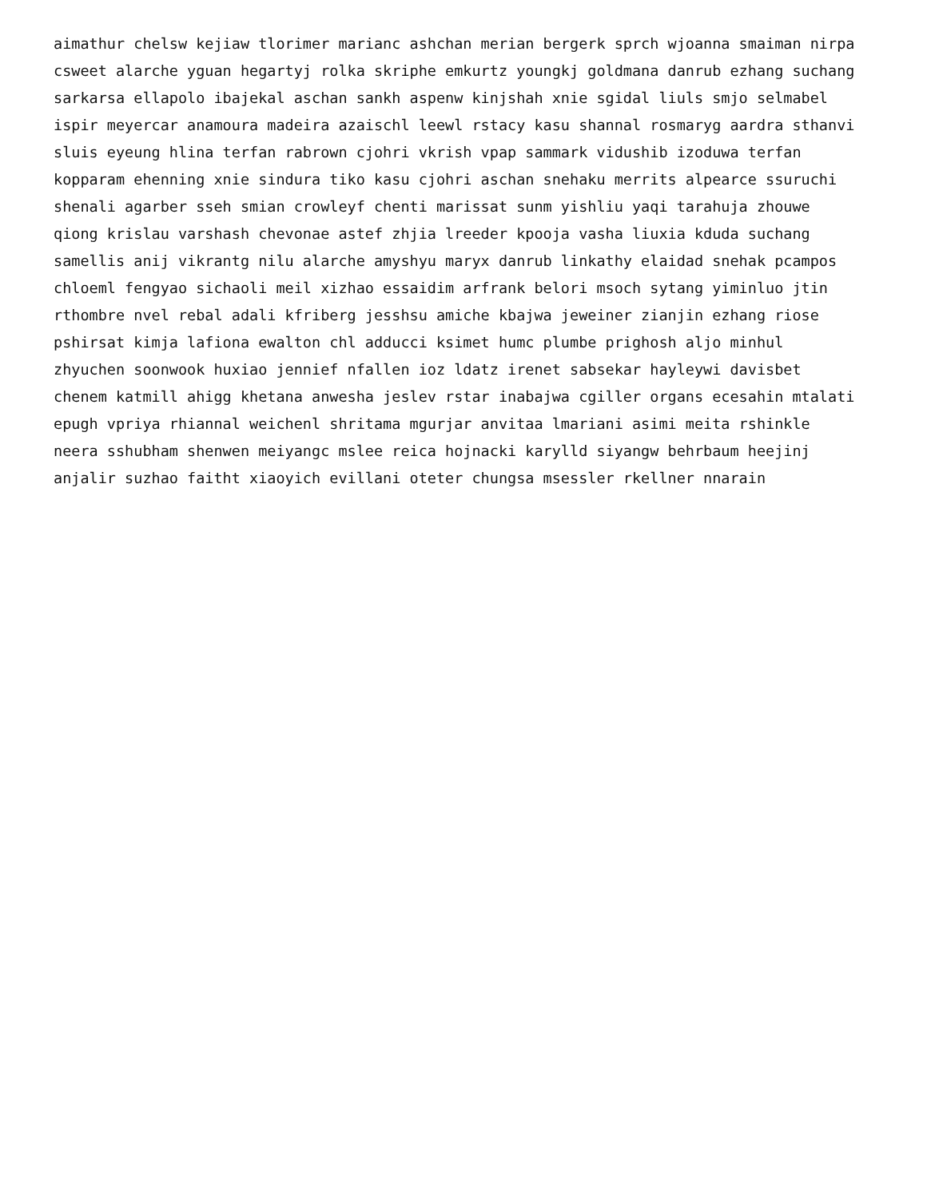aimathur chelsw kejiaw tlorimer marianc ashchan merian bergerk sprch wjoanna smaiman nirpa csweet alarche yguan hegartyj rolka skriphe emkurtz youngkj goldmana danrub ezhang suchang sarkarsa ellapolo ibajekal aschan sankh aspenw kinjshah xnie sgidal liuls smjo selmabel ispir meyercar anamoura madeira azaischl leewl rstacy kasu shannal rosmaryg aardra sthanvi sluis eyeung hlina terfan rabrown cjohri vkrish vpap sammark vidushib izoduwa terfan kopparam ehenning xnie sindura tiko kasu cjohri aschan snehaku merrits alpearce ssuruchi shenali agarber sseh smian crowleyf chenti marissat sunm yishliu yaqi tarahuja zhouwe qiong krislau varshash chevonae astef zhjia lreeder kpooja vasha liuxia kduda suchang samellis anij vikrantg nilu alarche amyshyu maryx danrub linkathy elaidad snehak pcampos chloeml fengyao sichaoli meil xizhao essaidim arfrank belori msoch sytang yiminluo jtin rthombre nvel rebal adali kfriberg jesshsu amiche kbajwa jeweiner zianjin ezhang riose pshirsat kimja lafiona ewalton chl adducci ksimet humc plumbe prighosh aljo minhul zhyuchen soonwook huxiao jennief nfallen ioz ldatz irenet sabsekar hayleywi davisbet chenem katmill ahigg khetana anwesha jeslev rstar inabajwa cgiller organs ecesahin mtalati epugh vpriya rhiannal weichenl shritama mgurjar anvitaa lmariani asimi meita rshinkle neera sshubham shenwen meiyangc mslee reica hojnacki karylld siyangw behrbaum heejinj anjalir suzhao faitht xiaoyich evillani oteter chungsa msessler rkellner nnarain